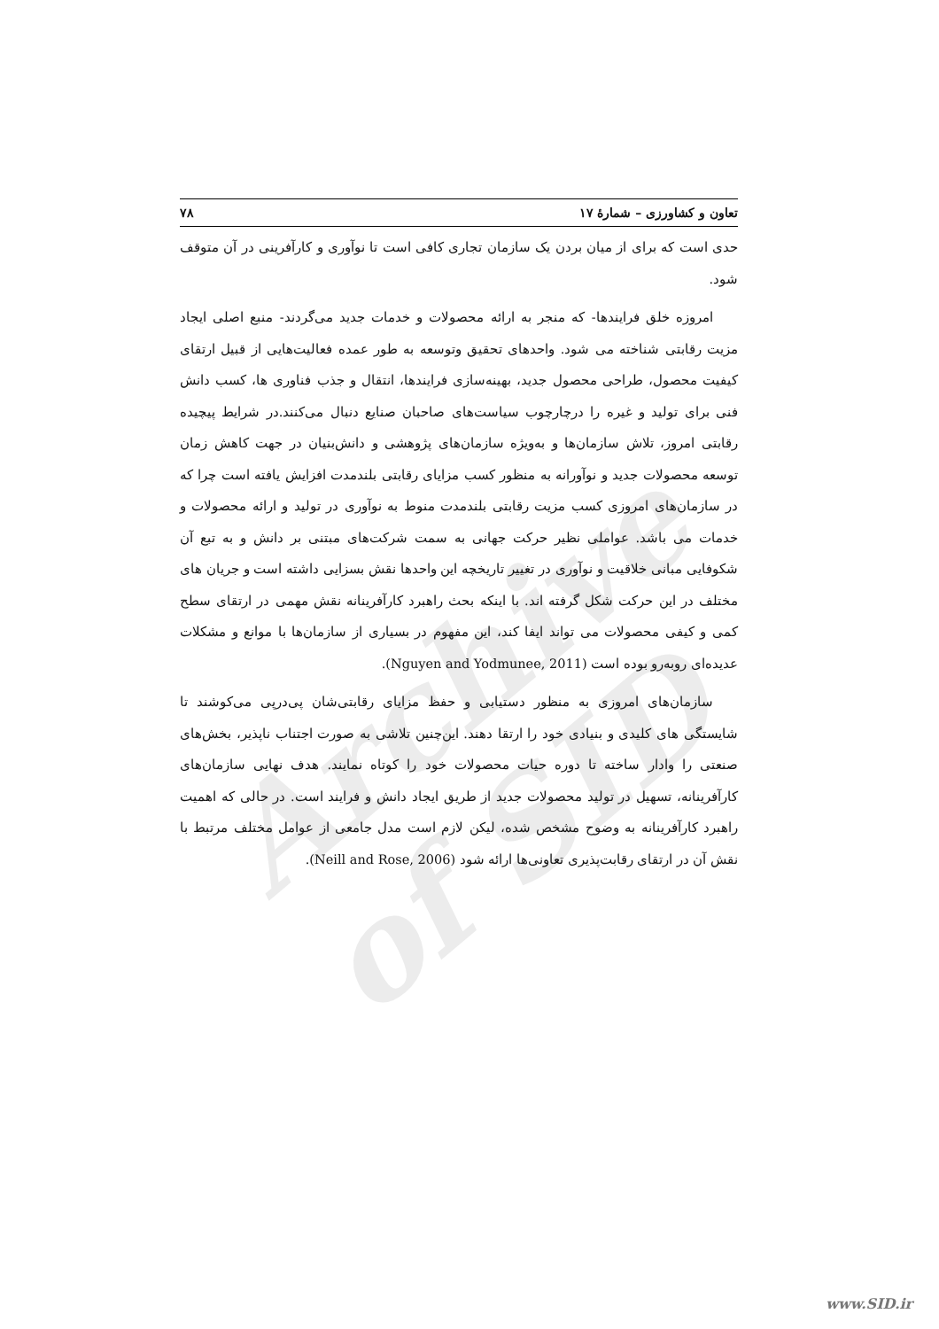Archive of SID
تعاون و کشاورزی – شمارۀ ۱۷ ۷۸
حدی است که برای از میان بردن یک سازمان تجاری کافی است تا نوآوری و کارآفرینی در آن متوقف شود.
امروزه خلق فرایندها- که منجر به ارائه محصولات و خدمات جدید می‌گردند- منبع اصلی ایجاد مزیت رقابتی شناخته می شود. واحدهای تحقیق وتوسعه به طور عمده فعالیت‌هایی از قبیل ارتقای کیفیت محصول، طراحی محصول جدید، بهینه‌سازی فرایندها، انتقال و جذب فناوری ها، کسب دانش فنی برای تولید و غیره را درچارچوب سیاست‌های صاحبان صنایع دنبال می‌کنند.در شرایط پیچیده رقابتی امروز، تلاش سازمان‌ها و به‌ویژه سازمان‌های پژوهشی و دانش‌بنیان در جهت کاهش زمان توسعه محصولات جدید و نوآورانه به منظور کسب مزایای رقابتی بلندمدت افزایش یافته است چرا که در سازمان‌های امروزی کسب مزیت رقابتی بلندمدت منوط به نوآوری در تولید و ارائه محصولات و خدمات می باشد. عواملی نظیر حرکت جهانی به سمت شرکت‌های مبتنی بر دانش و به تبع آن شکوفایی مبانی خلاقیت و نوآوری در تغییر تاریخچه این واحدها نقش بسزایی داشته است و جریان های مختلف در این حرکت شکل گرفته اند. با اینکه بحث راهبرد کارآفرینانه نقش مهمی در ارتقای سطح کمی و کیفی محصولات می تواند ایفا کند، این مفهوم در بسیاری از سازمان‌ها با موانع و مشکلات عدیده‌ای روبه‌رو بوده است (Nguyen and Yodmunee, 2011).
سازمان‌های امروزی به منظور دستیابی و حفظ مزایای رقابتی‌شان پی‌درپی می‌کوشند تا شایستگی های کلیدی و بنیادی خود را ارتقا دهند. این‌چنین تلاشی به صورت اجتناب ناپذیر، بخش‌های صنعتی را وادار ساخته تا دوره حیات محصولات خود را کوتاه نمایند. هدف نهایی سازمان‌های کارآفرینانه، تسهیل در تولید محصولات جدید از طریق ایجاد دانش و فرایند است. در حالی که اهمیت راهبرد کارآفرینانه به وضوح مشخص شده، لیکن لازم است مدل جامعی از عوامل مختلف مرتبط با نقش آن در ارتقای رقابت‌پذیری تعاونی‌ها ارائه شود (Neill and Rose, 2006).
www.SID.ir